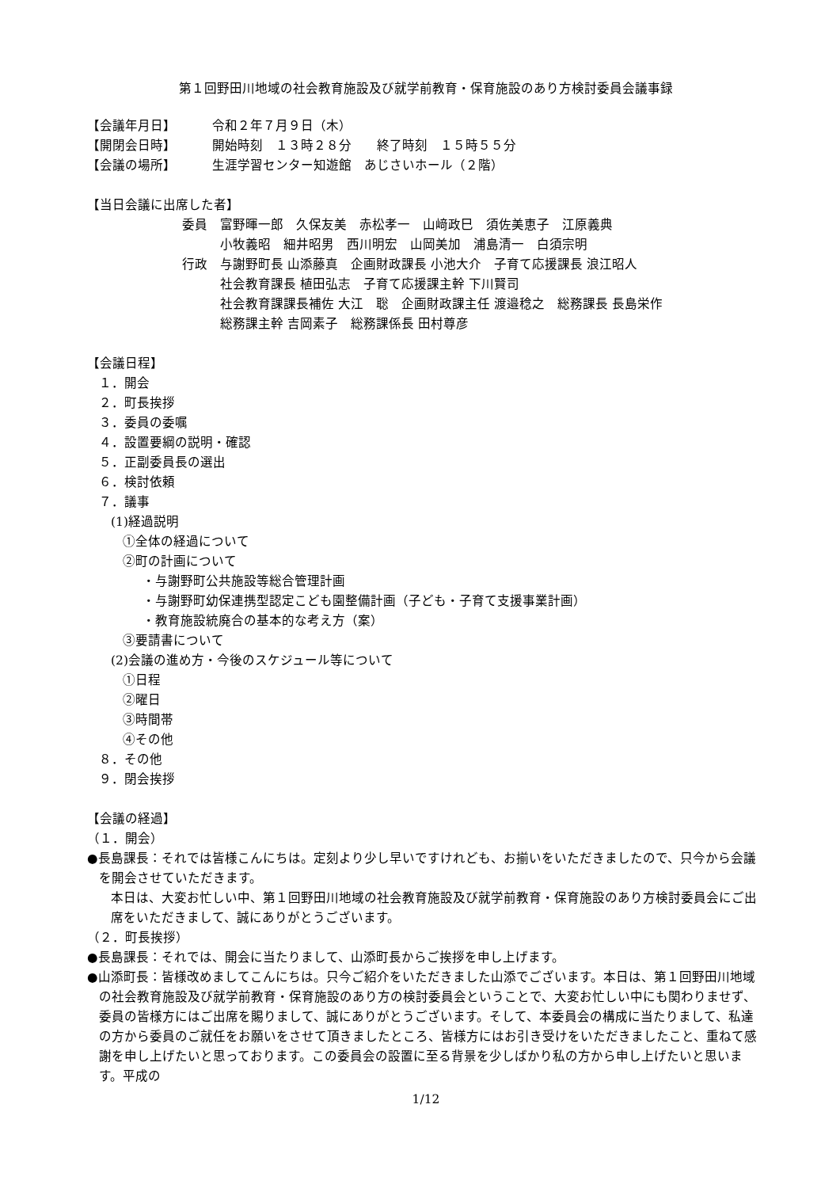第１回野田川地域の社会教育施設及び就学前教育・保育施設のあり方検討委員会議事録
【会議年月日】 令和２年７月９日（木）
【開閉会日時】 開始時刻　１３時２８分　　終了時刻　１５時５５分
【会議の場所】 生涯学習センター知遊館　あじさいホール（２階）
【当日会議に出席した者】
委員　富野暉一郎　久保友美　赤松孝一　山﨑政巳　須佐美恵子　江原義典
　　　小牧義昭　細井昭男　西川明宏　山岡美加　浦島清一　白須宗明
行政　与謝野町長 山添藤真　企画財政課長 小池大介　子育て応援課長 浪江昭人
　　　社会教育課長 植田弘志　子育て応援課主幹 下川賢司
　　　社会教育課課長補佐 大江　聡　企画財政課主任 渡邉稔之　総務課長 長島栄作
　　　総務課主幹 吉岡素子　総務課係長 田村尊彦
【会議日程】
１．開会
２．町長挨拶
３．委員の委嘱
４．設置要綱の説明・確認
５．正副委員長の選出
６．検討依頼
７．議事
(1)経過説明
①全体の経過について
②町の計画について
・与謝野町公共施設等総合管理計画
・与謝野町幼保連携型認定こども園整備計画（子ども・子育て支援事業計画）
・教育施設統廃合の基本的な考え方（案）
③要請書について
(2)会議の進め方・今後のスケジュール等について
①日程
②曜日
③時間帯
④その他
８．その他
９．閉会挨拶
【会議の経過】
（１．開会）
●長島課長：それでは皆様こんにちは。定刻より少し早いですけれども、お揃いをいただきましたので、只今から会議を開会させていただきます。
本日は、大変お忙しい中、第１回野田川地域の社会教育施設及び就学前教育・保育施設のあり方検討委員会にご出席をいただきまして、誠にありがとうございます。
（２．町長挨拶）
●長島課長：それでは、開会に当たりまして、山添町長からご挨拶を申し上げます。
●山添町長：皆様改めましてこんにちは。只今ご紹介をいただきました山添でございます。本日は、第１回野田川地域の社会教育施設及び就学前教育・保育施設のあり方の検討委員会ということで、大変お忙しい中にも関わりませず、委員の皆様方にはご出席を賜りまして、誠にありがとうございます。そして、本委員会の構成に当たりまして、私達の方から委員のご就任をお願いをさせて頂きましたところ、皆様方にはお引き受けをいただきましたこと、重ねて感謝を申し上げたいと思っております。この委員会の設置に至る背景を少しばかり私の方から申し上げたいと思います。平成の
1/12